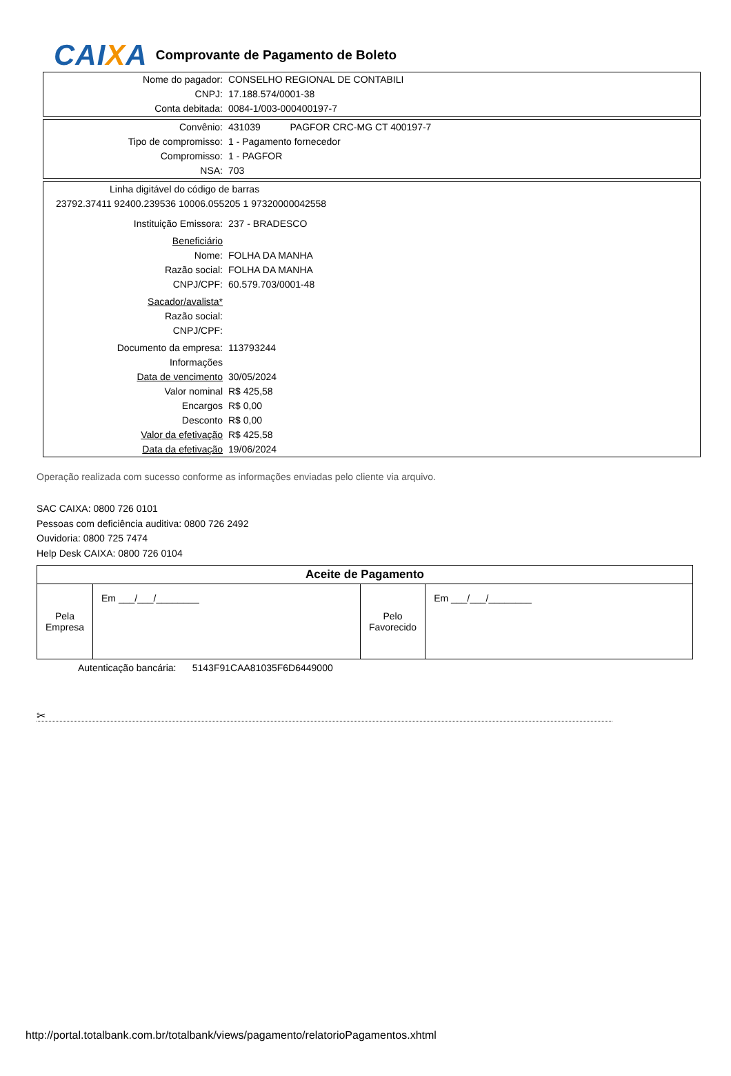CAIXA
Comprovante de Pagamento de Boleto
| Nome do pagador: | CONSELHO REGIONAL DE CONTABILI |
| CNPJ: | 17.188.574/0001-38 |
| Conta debitada: | 0084-1/003-000400197-7 |
| Convênio: | 431039 PAGFOR CRC-MG CT 400197-7 |
| Tipo de compromisso: | 1 - Pagamento fornecedor |
| Compromisso: | 1 - PAGFOR |
| NSA: | 703 |
| Linha digitável do código de barras | |
| 23792.37411 92400.239536 10006.055205 1 97320000042558 | |
| Instituição Emissora: | 237 - BRADESCO |
| Beneficiário | |
| Nome: | FOLHA DA MANHA |
| Razão social: | FOLHA DA MANHA |
| CNPJ/CPF: | 60.579.703/0001-48 |
| Sacador/avalista* | |
| Razão social: | |
| CNPJ/CPF: | |
| Documento da empresa: | 113793244 |
| Informações | |
| Data de vencimento | 30/05/2024 |
| Valor nominal | R$ 425,58 |
| Encargos | R$ 0,00 |
| Desconto | R$ 0,00 |
| Valor da efetivação | R$ 425,58 |
| Data da efetivação | 19/06/2024 |
Operação realizada com sucesso conforme as informações enviadas pelo cliente via arquivo.
SAC CAIXA: 0800 726 0101
Pessoas com deficiência auditiva: 0800 726 2492
Ouvidoria: 0800 725 7474
Help Desk CAIXA: 0800 726 0104
| Aceite de Pagamento | | | |
| --- | --- | --- | --- |
| Pela Empresa | Em ___/___/________ | Pelo Favorecido | Em ___/___/________ |
Autenticação bancária: 5143F91CAA81035F6D6449000
✂
http://portal.totalbank.com.br/totalbank/views/pagamento/relatorioPagamentos.xhtml